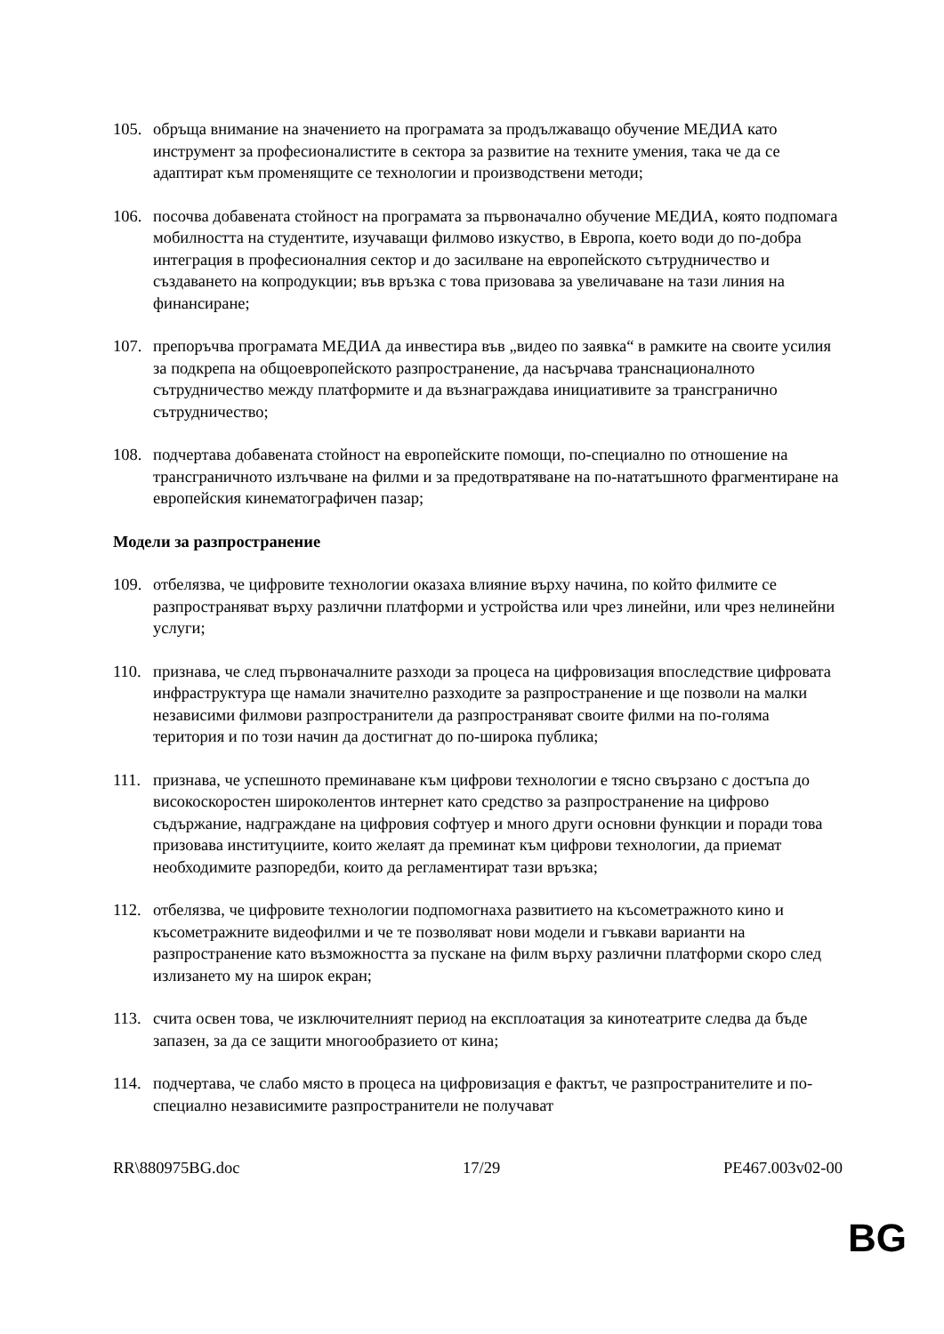105. обръща внимание на значението на програмата за продължаващо обучение МЕДИА като инструмент за професионалистите в сектора за развитие на техните умения, така че да се адаптират към променящите се технологии и производствени методи;
106. посочва добавената стойност на програмата за първоначално обучение МЕДИА, която подпомага мобилността на студентите, изучаващи филмово изкуство, в Европа, което води до по-добра интеграция в професионалния сектор и до засилване на европейското сътрудничество и създаването на копродукции; във връзка с това призовава за увеличаване на тази линия на финансиране;
107. препоръчва програмата МЕДИА да инвестира във „видео по заявка“ в рамките на своите усилия за подкрепа на общоевропейското разпространение, да насърчава транснационалното сътрудничество между платформите и да възнаграждава инициативите за трансгранично сътрудничество;
108. подчертава добавената стойност на европейските помощи, по-специално по отношение на трансграничното излъчване на филми и за предотвратяване на по-нататъшното фрагментиране на европейския кинематографичен пазар;
Модели за разпространение
109. отбелязва, че цифровите технологии оказаха влияние върху начина, по който филмите се разпространяват върху различни платформи и устройства или чрез линейни, или чрез нелинейни услуги;
110. признава, че след първоначалните разходи за процеса на цифровизация впоследствие цифровата инфраструктура ще намали значително разходите за разпространение и ще позволи на малки независими филмови разпространители да разпространяват своите филми на по-голяма територия и по този начин да достигнат до по-широка публика;
111. признава, че успешното преминаване към цифрови технологии е тясно свързано с достъпа до високоскоростен широколентов интернет като средство за разпространение на цифрово съдържание, надграждане на цифровия софтуер и много други основни функции и поради това призовава институциите, които желаят да преминат към цифрови технологии, да приемат необходимите разпоредби, които да регламентират тази връзка;
112. отбелязва, че цифровите технологии подпомогнаха развитието на късометражното кино и късометражните видеофилми и че те позволяват нови модели и гъвкави варианти на разпространение като възможността за пускане на филм върху различни платформи скоро след излизането му на широк екран;
113. счита освен това, че изключителният период на експлоатация за кинотеатрите следва да бъде запазен, за да се защити многообразието от кина;
114. подчертава, че слабо място в процеса на цифровизация е фактът, че разпространителите и по-специално независимите разпространители не получават
RR\880975BG.doc 17/29 PE467.003v02-00
BG